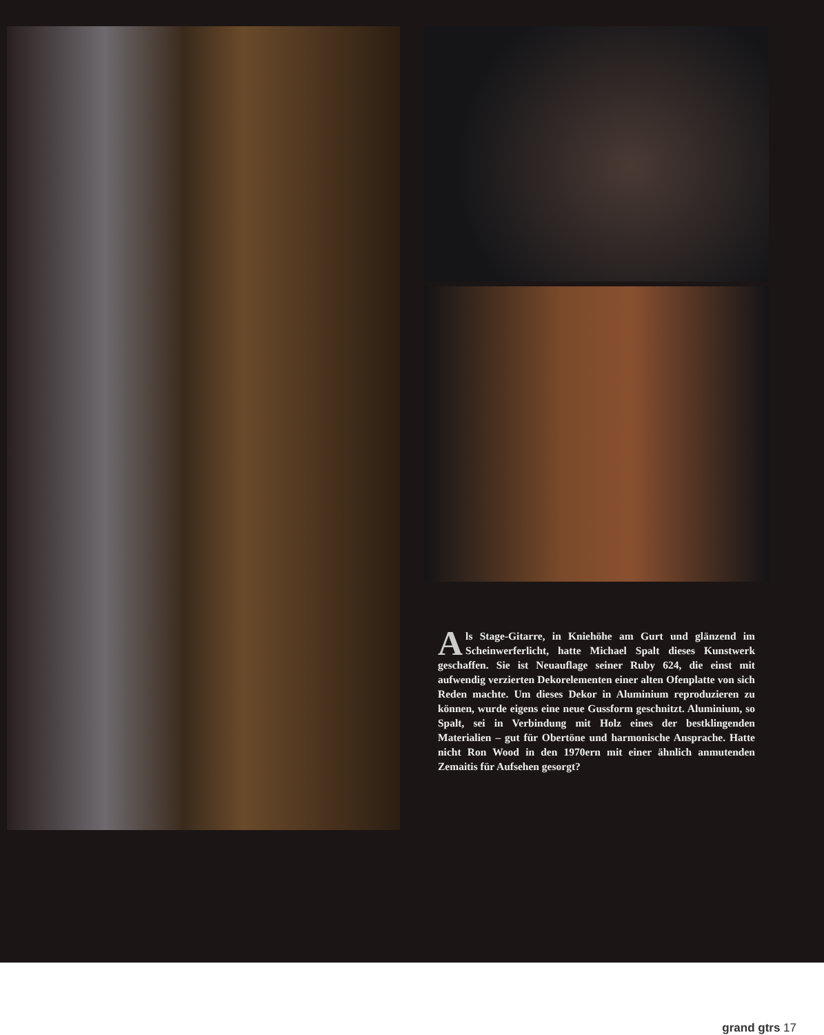Als Stage-Gitarre, in Kniehöhe am Gurt und glänzend im Scheinwerferlicht, hatte Michael Spalt dieses Kunstwerk geschaffen. Sie ist Neuauflage seiner Ruby 624, die einst mit aufwendig verzierten Dekorelementen einer alten Ofenplatte von sich Reden machte. Um dieses Dekor in Aluminium reproduzieren zu können, wurde eigens eine neue Gussform geschnitzt. Aluminium, so Spalt, sei in Verbindung mit Holz eines der bestklingenden Materialien – gut für Obertöne und harmonische Ansprache. Hatte nicht Ron Wood in den 1970ern mit einer ähnlich anmutenden Zemaitis für Aufsehen gesorgt?
grand gtrs 17